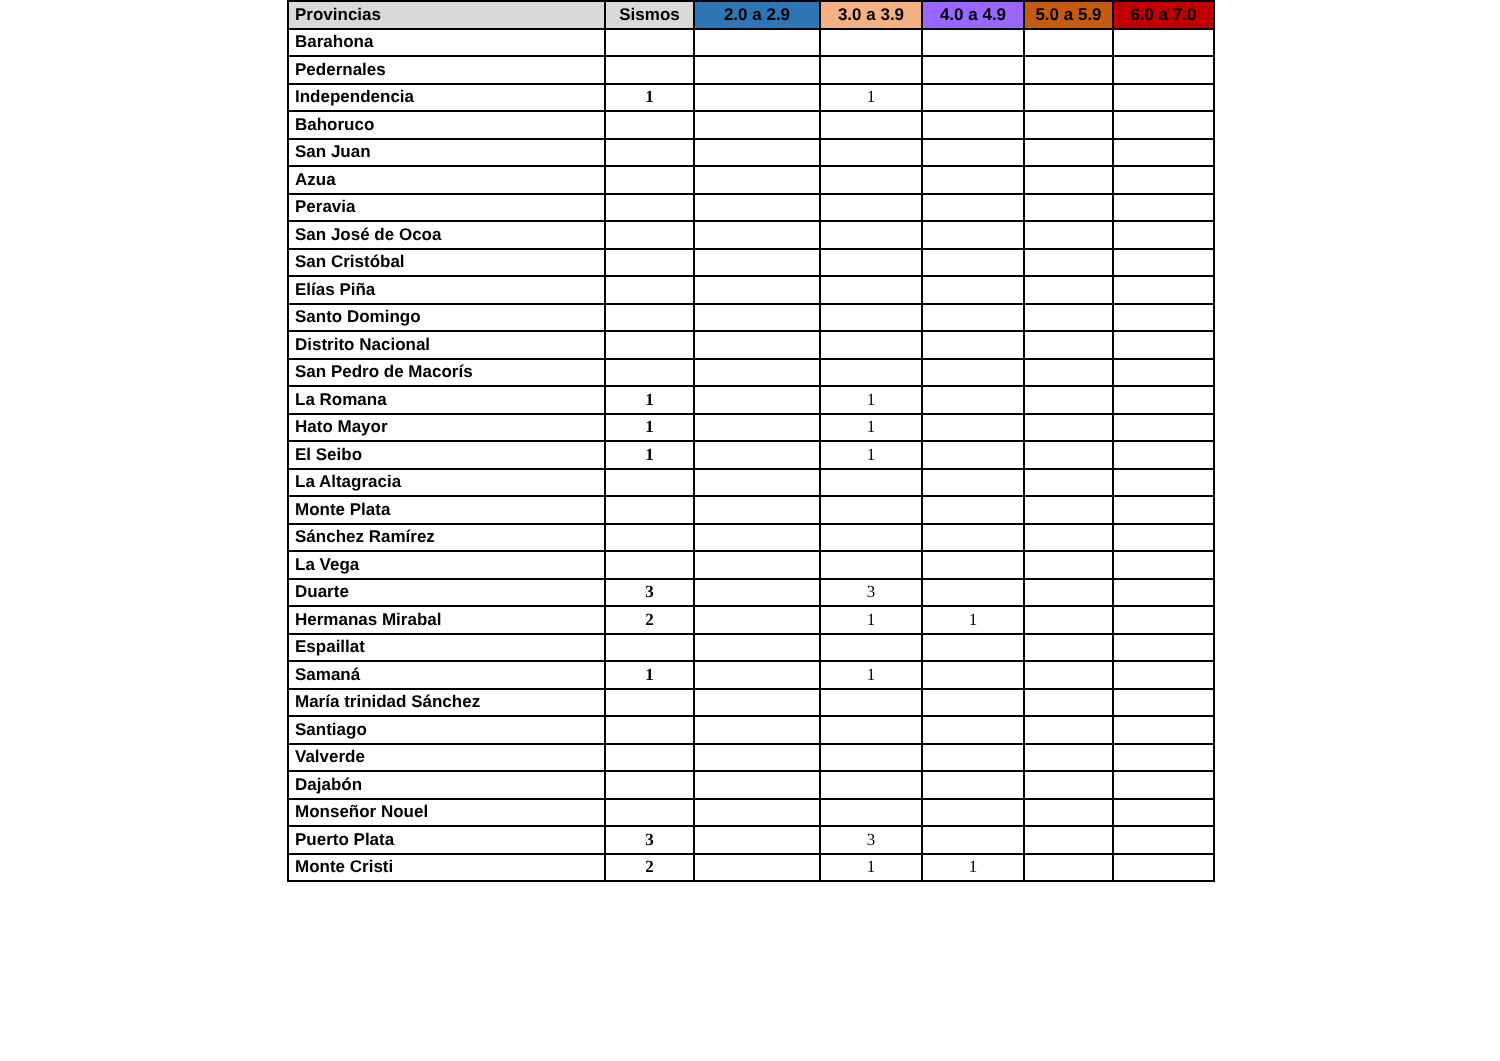| Provincias | Sismos | 2.0 a 2.9 | 3.0 a 3.9 | 4.0 a 4.9 | 5.0 a 5.9 | 6.0 a 7.0 |
| --- | --- | --- | --- | --- | --- | --- |
| Barahona | | | | | | |
| Pedernales | | | | | | |
| Independencia | 1 | | 1 | | | |
| Bahoruco | | | | | | |
| San Juan | | | | | | |
| Azua | | | | | | |
| Peravia | | | | | | |
| San José de Ocoa | | | | | | |
| San Cristóbal | | | | | | |
| Elías Piña | | | | | | |
| Santo Domingo | | | | | | |
| Distrito Nacional | | | | | | |
| San Pedro de Macorís | | | | | | |
| La Romana | 1 | | 1 | | | |
| Hato Mayor | 1 | | 1 | | | |
| El Seibo | 1 | | 1 | | | |
| La Altagracia | | | | | | |
| Monte Plata | | | | | | |
| Sánchez Ramírez | | | | | | |
| La Vega | | | | | | |
| Duarte | 3 | | 3 | | | |
| Hermanas Mirabal | 2 | | 1 | 1 | | |
| Espaillat | | | | | | |
| Samaná | 1 | | 1 | | | |
| María trinidad Sánchez | | | | | | |
| Santiago | | | | | | |
| Valverde | | | | | | |
| Dajabón | | | | | | |
| Monseñor Nouel | | | | | | |
| Puerto Plata | 3 | | 3 | | | |
| Monte Cristi | 2 | | 1 | 1 | | |